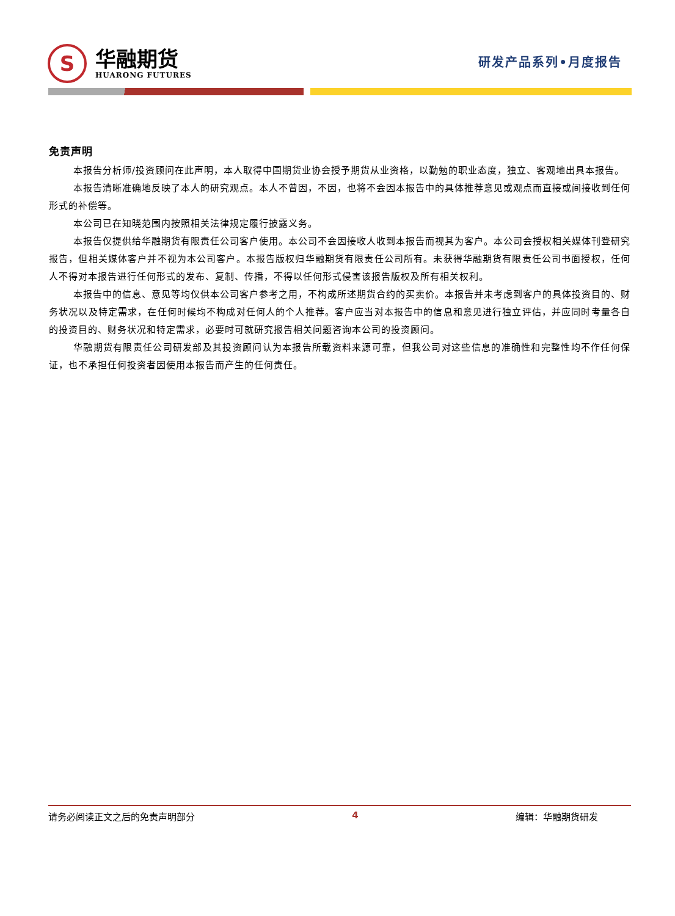S
华融期货
HUARONG FUTURES
研发产品系列•月度报告
免责声明
本报告分析师/投资顾问在此声明，本人取得中国期货业协会授予期货从业资格，以勤勉的职业态度，独立、客观地出具本报告。
本报告清晰准确地反映了本人的研究观点。本人不曾因，不因，也将不会因本报告中的具体推荐意见或观点而直接或间接收到任何形式的补偿等。
本公司已在知晓范围内按照相关法律规定履行披露义务。
本报告仅提供给华融期货有限责任公司客户使用。本公司不会因接收人收到本报告而视其为客户。本公司会授权相关媒体刊登研究报告，但相关媒体客户并不视为本公司客户。本报告版权归华融期货有限责任公司所有。未获得华融期货有限责任公司书面授权，任何人不得对本报告进行任何形式的发布、复制、传播，不得以任何形式侵害该报告版权及所有相关权利。
本报告中的信息、意见等均仅供本公司客户参考之用，不构成所述期货合约的买卖价。本报告并未考虑到客户的具体投资目的、财务状况以及特定需求，在任何时候均不构成对任何人的个人推荐。客户应当对本报告中的信息和意见进行独立评估，并应同时考量各自的投资目的、财务状况和特定需求，必要时可就研究报告相关问题咨询本公司的投资顾问。
华融期货有限责任公司研发部及其投资顾问认为本报告所载资料来源可靠，但我公司对这些信息的准确性和完整性均不作任何保证，也不承担任何投资者因使用本报告而产生的任何责任。
请务必阅读正文之后的免责声明部分 4 编辑：华融期货研发